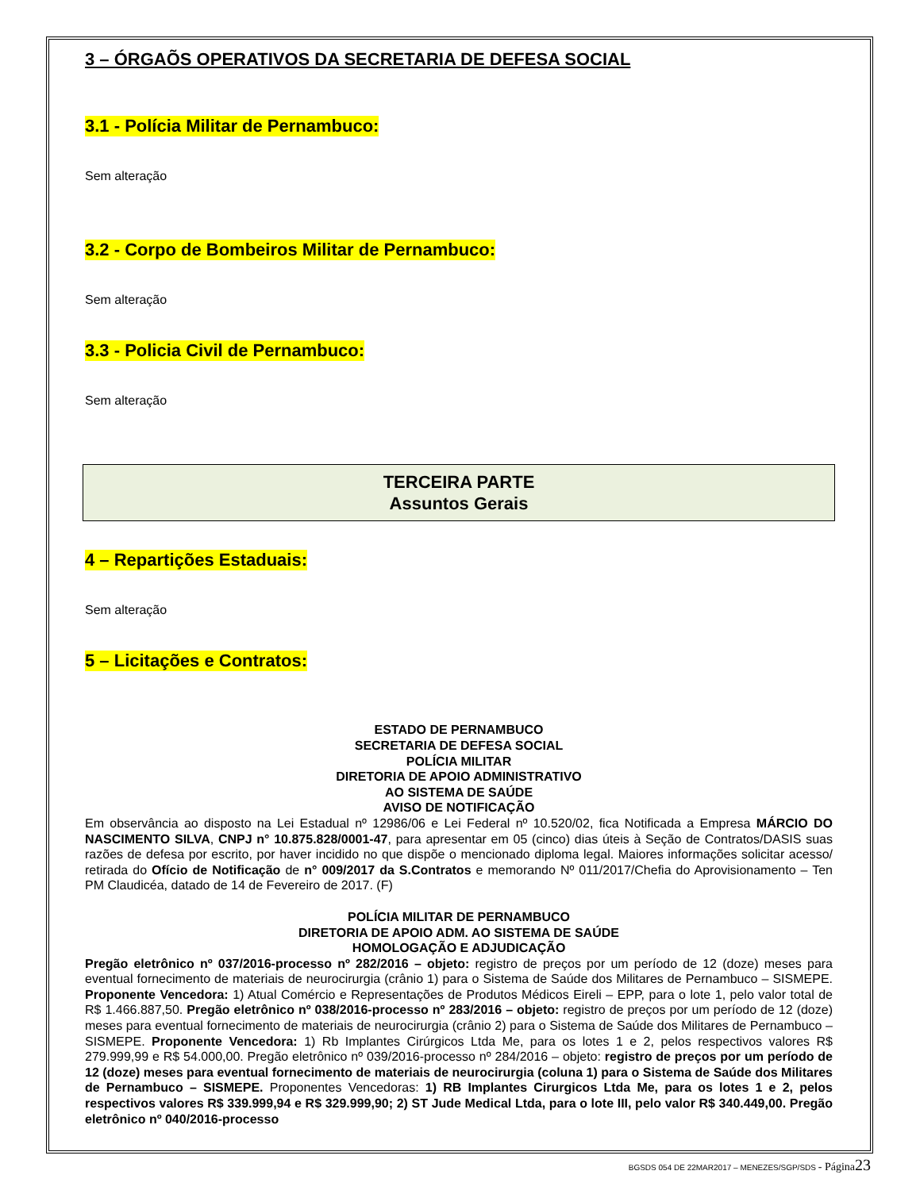3 – ÓRGAÕS OPERATIVOS DA SECRETARIA DE DEFESA SOCIAL
3.1 - Polícia Militar de Pernambuco:
Sem alteração
3.2 - Corpo de Bombeiros Militar de Pernambuco:
Sem alteração
3.3 - Policia Civil de Pernambuco:
Sem alteração
TERCEIRA PARTE
Assuntos Gerais
4 – Repartições Estaduais:
Sem alteração
5 – Licitações e Contratos:
ESTADO DE PERNAMBUCO
SECRETARIA DE DEFESA SOCIAL
POLÍCIA MILITAR
DIRETORIA DE APOIO ADMINISTRATIVO
AO SISTEMA DE SAÚDE
AVISO DE NOTIFICAÇÃO
Em observância ao disposto na Lei Estadual nº 12986/06 e Lei Federal nº 10.520/02, fica Notificada a Empresa MÁRCIO DO NASCIMENTO SILVA, CNPJ n° 10.875.828/0001-47, para apresentar em 05 (cinco) dias úteis à Seção de Contratos/DASIS suas razões de defesa por escrito, por haver incidido no que dispõe o mencionado diploma legal. Maiores informações solicitar acesso/ retirada do Ofício de Notificação de n° 009/2017 da S.Contratos e memorando Nº 011/2017/Chefia do Aprovisionamento – Ten PM Claudicéa, datado de 14 de Fevereiro de 2017. (F)
POLÍCIA MILITAR DE PERNAMBUCO
DIRETORIA DE APOIO ADM. AO SISTEMA DE SAÚDE
HOMOLOGAÇÃO E ADJUDICAÇÃO
Pregão eletrônico nº 037/2016-processo nº 282/2016 – objeto: registro de preços por um período de 12 (doze) meses para eventual fornecimento de materiais de neurocirurgia (crânio 1) para o Sistema de Saúde dos Militares de Pernambuco – SISMEPE. Proponente Vencedora: 1) Atual Comércio e Representações de Produtos Médicos Eireli – EPP, para o lote 1, pelo valor total de R$ 1.466.887,50. Pregão eletrônico nº 038/2016-processo nº 283/2016 – objeto: registro de preços por um período de 12 (doze) meses para eventual fornecimento de materiais de neurocirurgia (crânio 2) para o Sistema de Saúde dos Militares de Pernambuco – SISMEPE. Proponente Vencedora: 1) Rb Implantes Cirúrgicos Ltda Me, para os lotes 1 e 2, pelos respectivos valores R$ 279.999,99 e R$ 54.000,00. Pregão eletrônico nº 039/2016-processo nº 284/2016 – objeto: registro de preços por um período de 12 (doze) meses para eventual fornecimento de materiais de neurocirurgia (coluna 1) para o Sistema de Saúde dos Militares de Pernambuco – SISMEPE. Proponentes Vencedoras: 1) RB Implantes Cirurgicos Ltda Me, para os lotes 1 e 2, pelos respectivos valores R$ 339.999,94 e R$ 329.999,90; 2) ST Jude Medical Ltda, para o lote III, pelo valor R$ 340.449,00. Pregão eletrônico nº 040/2016-processo
BGSDS 054 DE 22MAR2017 – MENEZES/SGP/SDS - Página 23